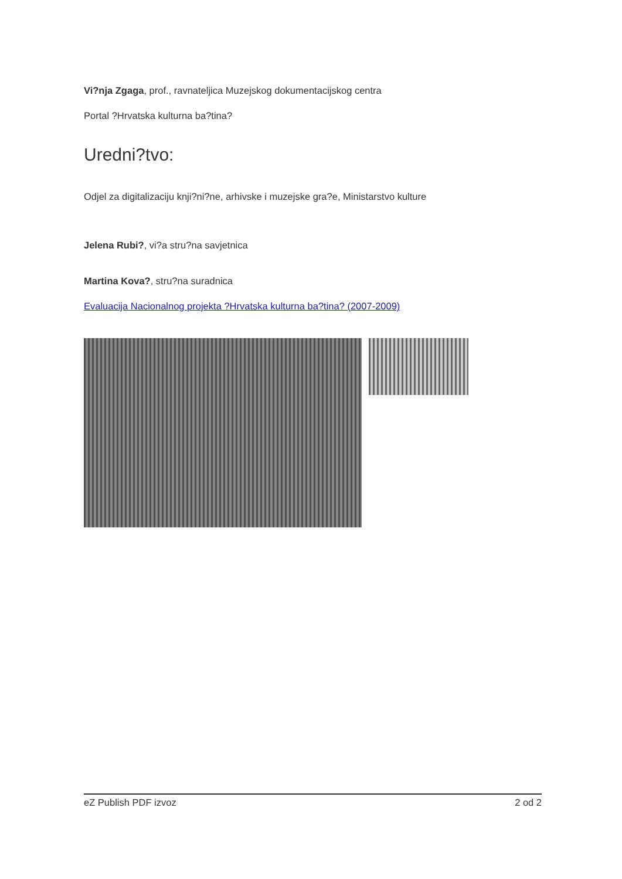Vi?nja Zgaga, prof., ravnateljica Muzejskog dokumentacijskog centra
Portal ?Hrvatska kulturna ba?tina?
Uredni?tvo:
Odjel za digitalizaciju knji?ni?ne, arhivske i muzejske gra?e, Ministarstvo kulture
Jelena Rubi?, vi?a stru?na savjetnica
Martina Kova?, stru?na suradnica
Evaluacija Nacionalnog projekta ?Hrvatska kulturna ba?tina? (2007-2009)
eZ Publish PDF izvoz 2 od 2